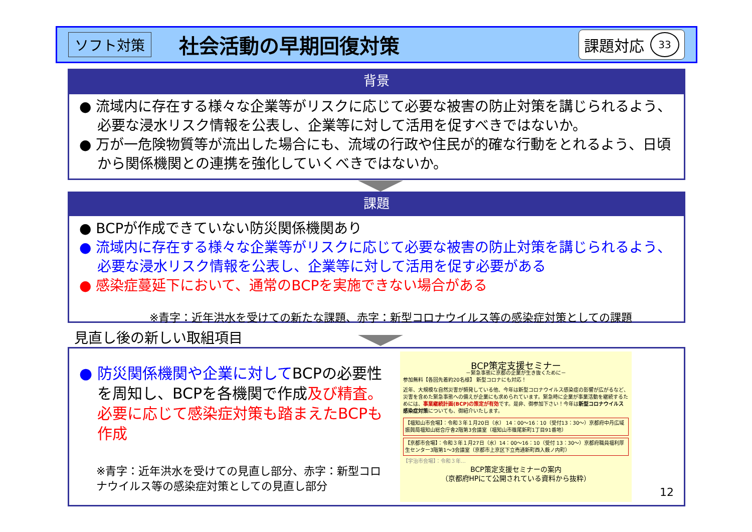ソフト対策
社会活動の早期回復対策
課題対応 33
背景
● 流域内に存在する様々な企業等がリスクに応じて必要な被害の防止対策を講じられるよう、必要な浸水リスク情報を公表し、企業等に対して活用を促すべきではないか。
● 万が一危険物質等が流出した場合にも、流域の行政や住民が的確な行動をとれるよう、日頃から関係機関との連携を強化していくべきではないか。
課題
● BCPが作成できていない防災関係機関あり
● 流域内に存在する様々な企業等がリスクに応じて必要な被害の防止対策を講じられるよう、必要な浸水リスク情報を公表し、企業等に対して活用を促す必要がある
● 感染症蔓延下において、通常のBCPを実施できない場合がある
※青字：近年洪水を受けての新たな課題、赤字：新型コロナウイルス等の感染症対策としての課題
見直し後の新しい取組項目
● 防災関係機関や企業に対してBCPの必要性を周知し、BCPを各機関で作成及び精査。必要に応じて感染症対策も踏まえたBCPも作成
※青字：近年洪水を受けての見直し部分、赤字：新型コロナウイルス等の感染症対策としての見直し部分
BCP策定支援セミナー
－緊急事態に京都の企業が生き抜くために－
参加無料【各回先着約20名様】 新型コロナにも対応！
近年、大規模な自然災害が頻発している他、今年は新型コロナウイルス感染症の影響が広がるなど、災害を含めた緊急事態への備えが企業にも求められています。緊急時に企業が事業活動を継続するためには、事業継続計画(BCP)の策定が有効です。是非、御参加下さい！今年は新型コロナウイルス感染症対策についても、御紹介いたします。
【福知山市会場】：令和３年１月20日（水） 14：00～16：10（受付13：30～）京都府中丹広域振興局福知山総合庁舎2階第3会議室（福知山市篠尾新町1丁目91番地）
【京都市会場】：令和３年１月27日（水）14：00～16：10（受付 13：30～）京都府職員福利厚生センター3階第1～3会議室（京都市上京区下立売通新町西入薮ノ内町）
【宇治市会場】：令和３年…
BCP策定支援セミナーの案内
（京都府HPにて公開されている資料から抜粋）
12